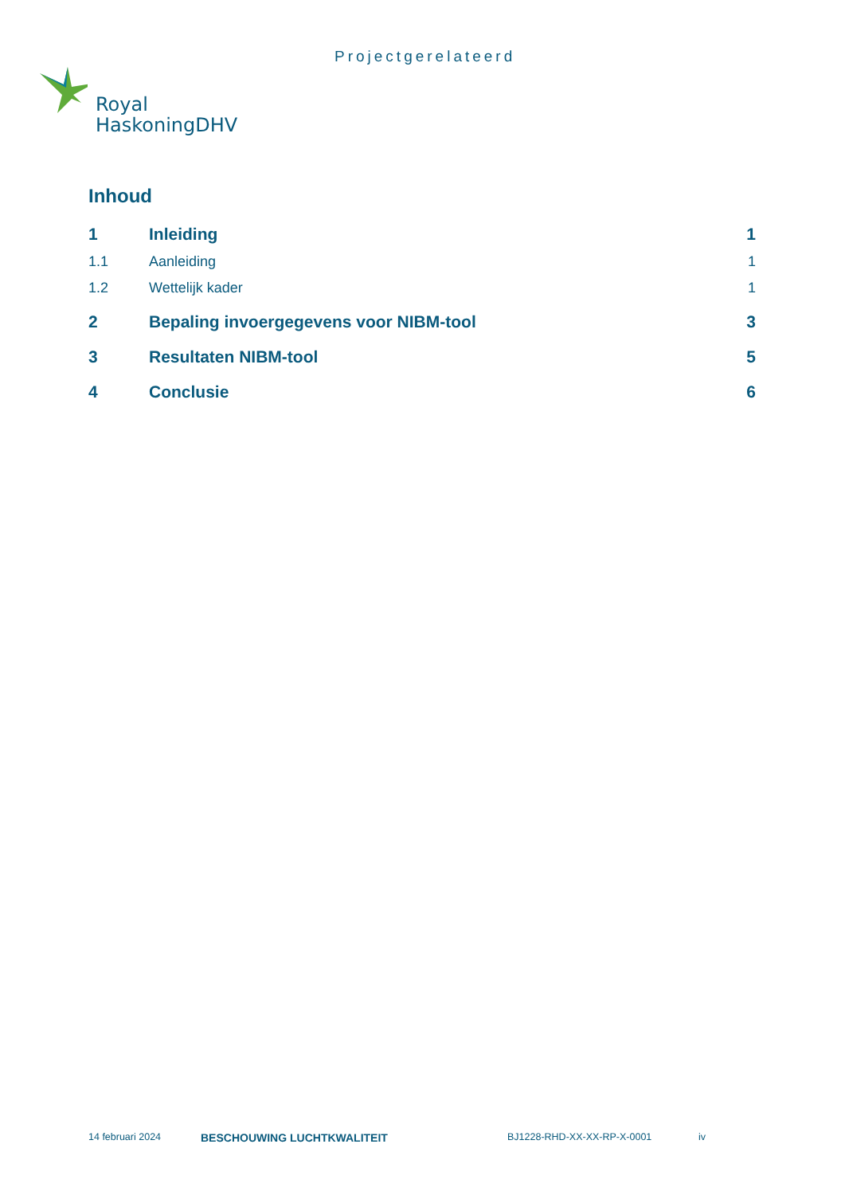Projectgerelateerd
Royal
HaskoningDHV
Inhoud
1 Inleiding 1
1.1 Aanleiding 1
1.2 Wettelijk kader 1
2 Bepaling invoergegevens voor NIBM-tool 3
3 Resultaten NIBM-tool 5
4 Conclusie 6
14 februari 2024 BESCHOUWING LUCHTKWALITEIT BJ1228-RHD-XX-XX-RP-X-0001 iv